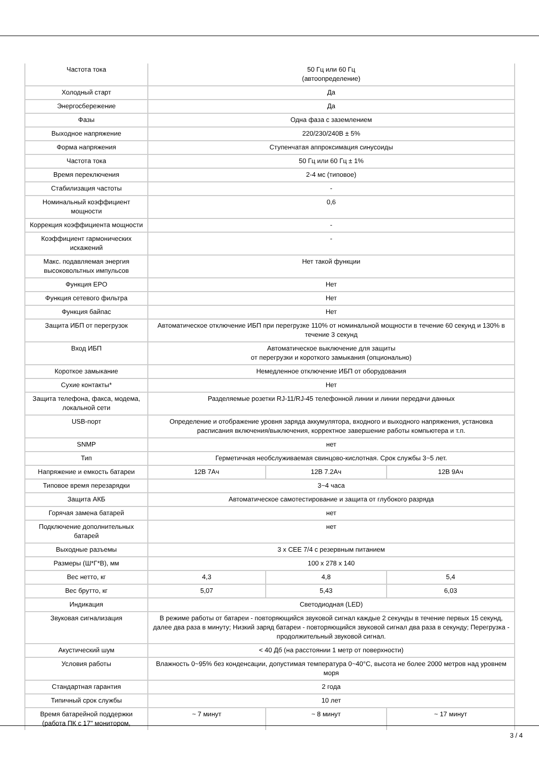| Частота тока | 50 Гц или 60 Гц (автоопределение) | | |
| Холодный старт | Да | | |
| Энергосбережение | Да | | |
| Фазы | Одна фаза с заземлением | | |
| Выходное напряжение | 220/230/240В ± 5% | | |
| Форма напряжения | Ступенчатая аппроксимация синусоиды | | |
| Частота тока | 50 Гц или 60 Гц ± 1% | | |
| Время переключения | 2-4 мс (типовое) | | |
| Стабилизация частоты | - | | |
| Номинальный коэффициент мощности | 0,6 | | |
| Коррекция коэффициента мощности | - | | |
| Коэффициент гармонических искажений | - | | |
| Макс. подавляемая энергия высоковольтных импульсов | Нет такой функции | | |
| Функция EPO | Нет | | |
| Функция сетевого фильтра | Нет | | |
| Функция байпас | Нет | | |
| Защита ИБП от перегрузок | Автоматическое отключение ИБП при перегрузке 110% от номинальной мощности в течение 60 секунд и 130% в течение 3 секунд | | |
| Вход ИБП | Автоматическое выключение для защиты от перегрузки и короткого замыкания (опционально) | | |
| Короткое замыкание | Немедленное отключение ИБП от оборудования | | |
| Сухие контакты* | Нет | | |
| Защита телефона, факса, модема, локальной сети | Разделяемые розетки RJ-11/RJ-45 телефонной линии и линии передачи данных | | |
| USB-порт | Определение и отображение уровня заряда аккумулятора, входного и выходного напряжения, установка расписания включения/выключения, корректное завершение работы компьютера и т.п. | | |
| SNMP | нет | | |
| Тип | Герметичная необслуживаемая свинцово-кислотная. Срок службы 3~5 лет. | | |
| Напряжение и емкость батареи | 12В 7Ач | 12В 7.2Ач | 12В 9Ач |
| Типовое время перезарядки | 3~4 часа | | |
| Защита АКБ | Автоматическое самотестирование и защита от глубокого разряда | | |
| Горячая замена батарей | нет | | |
| Подключение дополнительных батарей | нет | | |
| Выходные разъемы | 3 x CEE 7/4 с резервным питанием | | |
| Размеры (Ш*Г*В), мм | 100 x 278 x 140 | | |
| Вес нетто, кг | 4,3 | 4,8 | 5,4 |
| Вес брутто, кг | 5,07 | 5,43 | 6,03 |
| Индикация | Светодиодная (LED) | | |
| Звуковая сигнализация | В режиме работы от батареи - повторяющийся звуковой сигнал каждые 2 секунды в течение первых 15 секунд, далее два раза в минуту; Низкий заряд батареи - повторяющийся звуковой сигнал два раза в секунду; Перегрузка - продолжительный звуковой сигнал. | | |
| Акустический шум | < 40 Дб (на расстоянии 1 метр от поверхности) | | |
| Условия работы | Влажность 0~95% без конденсации, допустимая температура 0~40°C, высота не более 2000 метров над уровнем моря | | |
| Стандартная гарантия | 2 года | | |
| Типичный срок службы | 10 лет | | |
| Время батарейной поддержки (работа ПК с 17" монитором, | ~ 7 минут | ~ 8 минут | ~ 17 минут |
3 / 4